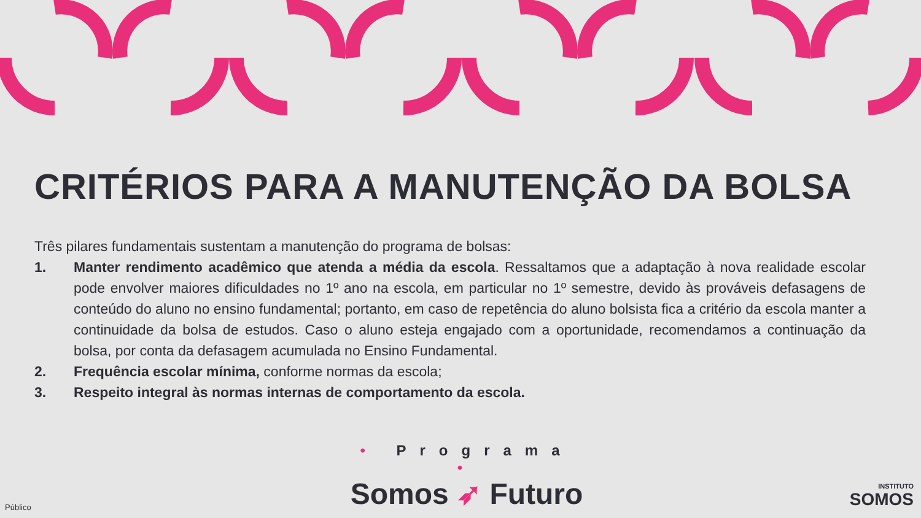CRITÉRIOS PARA A MANUTENÇÃO DA BOLSA
Três pilares fundamentais sustentam a manutenção do programa de bolsas:
1. Manter rendimento acadêmico que atenda a média da escola. Ressaltamos que a adaptação à nova realidade escolar pode envolver maiores dificuldades no 1º ano na escola, em particular no 1º semestre, devido às prováveis defasagens de conteúdo do aluno no ensino fundamental; portanto, em caso de repetência do aluno bolsista fica a critério da escola manter a continuidade da bolsa de estudos. Caso o aluno esteja engajado com a oportunidade, recomendamos a continuação da bolsa, por conta da defasagem acumulada no Ensino Fundamental.
2. Frequência escolar mínima, conforme normas da escola;
3. Respeito integral às normas internas de comportamento da escola.
• Programa •
Somos ➶ Futuro
INSTITUTO
SOMOS
Público